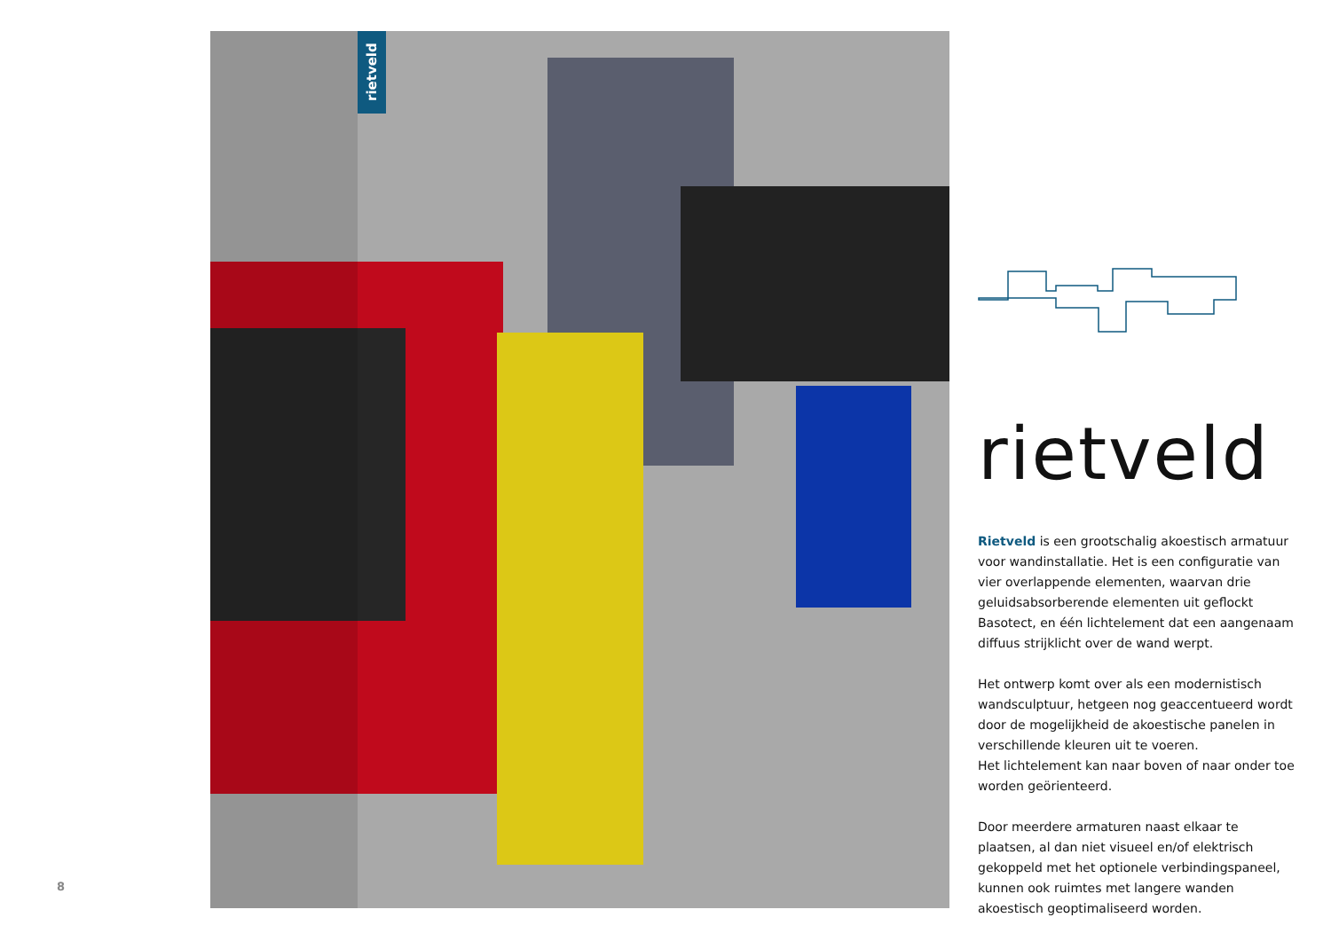rietveld
8
rietveld
Rietveld is een grootschalig akoestisch armatuur voor wandinstallatie. Het is een configuratie van vier overlappende elementen, waarvan drie geluidsabsorberende elementen uit geflockt Basotect, en één lichtelement dat een aangenaam diffuus strijklicht over de wand werpt.
Het ontwerp komt over als een modernistisch wandsculptuur, hetgeen nog geaccentueerd wordt door de mogelijkheid de akoestische panelen in verschillende kleuren uit te voeren.
Het lichtelement kan naar boven of naar onder toe worden geörienteerd.
Door meerdere armaturen naast elkaar te plaatsen, al dan niet visueel en/of elektrisch gekoppeld met het optionele verbindingspaneel, kunnen ook ruimtes met langere wanden akoestisch geoptimaliseerd worden.